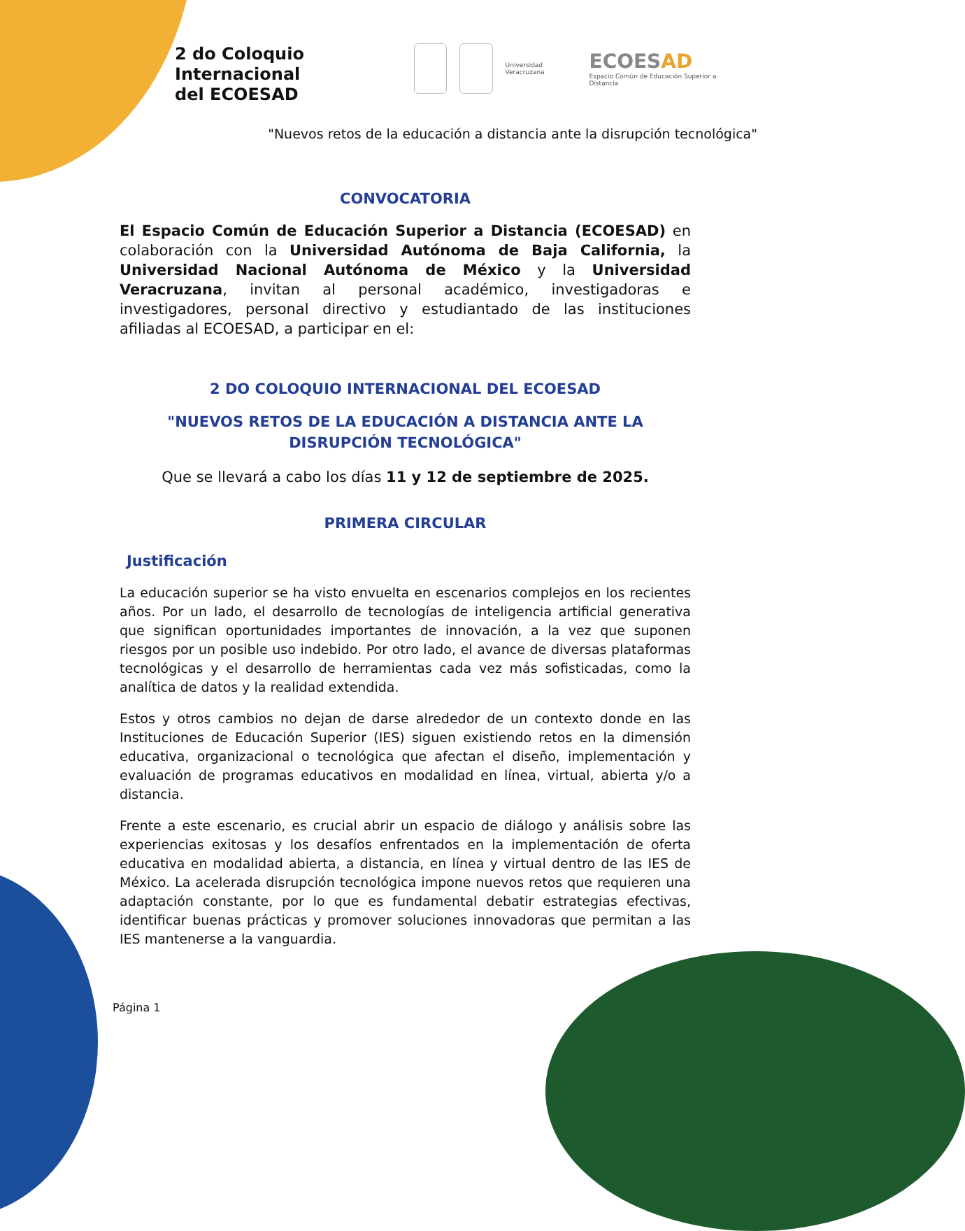2 do Coloquio Internacional
del ECOESAD
Universidad Veracruzana
ECOESAD
Espacio Común de Educación Superior a Distancia
"Nuevos retos de la educación a distancia ante la disrupción tecnológica"
CONVOCATORIA
El Espacio Común de Educación Superior a Distancia (ECOESAD) en colaboración con la Universidad Autónoma de Baja California, la Universidad Nacional Autónoma de México y la Universidad Veracruzana, invitan al personal académico, investigadoras e investigadores, personal directivo y estudiantado de las instituciones afiliadas al ECOESAD, a participar en el:
2 DO COLOQUIO INTERNACIONAL DEL ECOESAD
"NUEVOS RETOS DE LA EDUCACIÓN A DISTANCIA ANTE LA DISRUPCIÓN TECNOLÓGICA"
Que se llevará a cabo los días 11 y 12 de septiembre de 2025.
PRIMERA CIRCULAR
Justificación
La educación superior se ha visto envuelta en escenarios complejos en los recientes años. Por un lado, el desarrollo de tecnologías de inteligencia artificial generativa que significan oportunidades importantes de innovación, a la vez que suponen riesgos por un posible uso indebido. Por otro lado, el avance de diversas plataformas tecnológicas y el desarrollo de herramientas cada vez más sofisticadas, como la analítica de datos y la realidad extendida.
Estos y otros cambios no dejan de darse alrededor de un contexto donde en las Instituciones de Educación Superior (IES) siguen existiendo retos en la dimensión educativa, organizacional o tecnológica que afectan el diseño, implementación y evaluación de programas educativos en modalidad en línea, virtual, abierta y/o a distancia.
Frente a este escenario, es crucial abrir un espacio de diálogo y análisis sobre las experiencias exitosas y los desafíos enfrentados en la implementación de oferta educativa en modalidad abierta, a distancia, en línea y virtual dentro de las IES de México. La acelerada disrupción tecnológica impone nuevos retos que requieren una adaptación constante, por lo que es fundamental debatir estrategias efectivas, identificar buenas prácticas y promover soluciones innovadoras que permitan a las IES mantenerse a la vanguardia.
Página 1